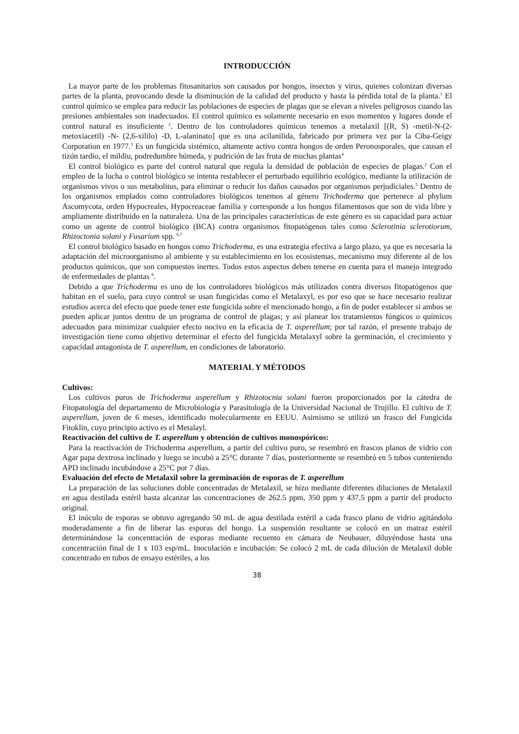INTRODUCCIÓN
La mayor parte de los problemas fitosanitarios son causados por hongos, insectos y virus, quienes colonizan diversas partes de la planta, provocando desde la disminución de la calidad del producto y hasta la pérdida total de la planta.<sup>1</sup> El control químico se emplea para reducir las poblaciones de especies de plagas que se elevan a niveles peligrosos cuando las presiones ambientales son inadecuados. El control químico es solamente necesario en esos momentos y lugares donde el control natural es insuficiente <sup>2</sup>. Dentro de los controladores químicos tenemos a metalaxil [(R, S) -metil-N-(2-metoxiacetil) -N- (2,6-xililo) -D, L-alaninato] que es una acilanilida, fabricado por primera vez por la Ciba-Geigy Corporation en 1977.<sup>3</sup> Es un fungicida sistémico, altamente activo contra hongos de orden Peronosporales, que causan el tizón tardío, el mildiu, podredumbre húmeda, y pudrición de las fruta de muchas plantas<sup>4</sup>
El control biológico es parte del control natural que regula la densidad de población de especies de plagas.<sup>2</sup> Con el empleo de la lucha o control biológico se intenta restablecer el perturbado equilibrio ecológico, mediante la utilización de organismos vivos o sus metabolitos, para eliminar o reducir los daños causados por organismos perjudiciales.<sup>5</sup> Dentro de los organismos emplados como controladores biológicos tenemos al género Trichoderma que pertenece al phylum Ascomycota, orden Hypocreales, Hypocreaceae familia y corresponde a los hongos filamentosos que son de vida libre y ampliamente distribuido en la naturaleza. Una de las principales características de este género es su capacidad para actuar como un agente de control biológico (BCA) contra organismos fitopatógenos tales como Sclerotinia sclerotiorum, Rhizoctonia solani y Fusarium spp. <sup>6,7</sup>
El control biológico basado en hongos como Trichoderma, es una estrategia efectiva a largo plazo, ya que es necesaria la adaptación del microorganismo al ambiente y su establecimiento en los ecosistemas, mecanismo muy diferente al de los productos químicos, que son compuestos inertes. Todos estos aspectos deben tenerse en cuenta para el manejo integrado de enfermedades de plantas <sup>8</sup>.
Debido a que Trichoderma es uno de los controladores biológicos más utilizados contra diversos fitopatógenos que habitan en el suelo, para cuyo control se usan fungicidas como el Metalaxyl, es por eso que se hace necesario realizar estudios acerca del efecto que puede tener este fungicida sobre el mencionado hongo, a fin de poder establecer si ambos se pueden aplicar juntos dentro de un programa de control de plagas; y así planear los tratamientos fúngicos o químicos adecuados para minimizar cualquier efecto nocivo en la eficacia de T. asperellum; por tal razón, el presente trabajo de investigación tiene como objetivo determinar el efecto del fungicida Metalaxyl sobre la germinación, el crecimiento y capacidad antagonista de T. asperellum, en condiciones de laboratorio.
MATERIAL Y MÉTODOS
Cultivos:
Los cultivos puros de Trichoderma asperellum y Rhizotocnia solani fueron proporcionados por la cátedra de Fitopatología del departamento de Microbiología y Parasitología de la Universidad Nacional de Trujillo. El cultivo de T. asperellum, joven de 6 meses, identificado molecularmente en EEUU. Asimismo se utilizó un frasco del Fungicida Fitoklin, cuyo principio activo es el Metalayl.
Reactivación del cultivo de T. asperellum y obtención de cultivos monospóricos:
Para la reactivación de Trichoderma asperellum, a partir del cultivo puro, se resembró en frascos planos de vidrio con Agar papa dextrosa inclinado y luego se incubó a 25°C durante 7 días, posteriormente se resembró en 5 tubos conteniendo APD inclinado incubándose a 25°C por 7 días.
Evaluación del efecto de Metalaxil sobre la germinación de esporas de T. asperellum
La preparación de las soluciones doble concentradas de Metalaxil, se hizo mediante diferentes diluciones de Metalaxil en agua destilada estéril hasta alcanzar las concentraciones de 262.5 ppm, 350 ppm y 437.5 ppm a partir del producto original.
El inóculo de esporas se obtuvo agregando 50 mL de agua destilada estéril a cada frasco plano de vidrio agitándolo moderadamente a fin de liberar las esporas del hongo. La suspensión resultante se colocó en un matraz estéril determinándose la concentración de esporas mediante recuento en cámara de Neubauer, diluyéndose hasta una concentración final de 1 x 103 esp/mL. Inoculación e incubación: Se colocó 2 mL de cada dilución de Metalaxil doble concentrado en tubos de ensayo estériles, a los
38